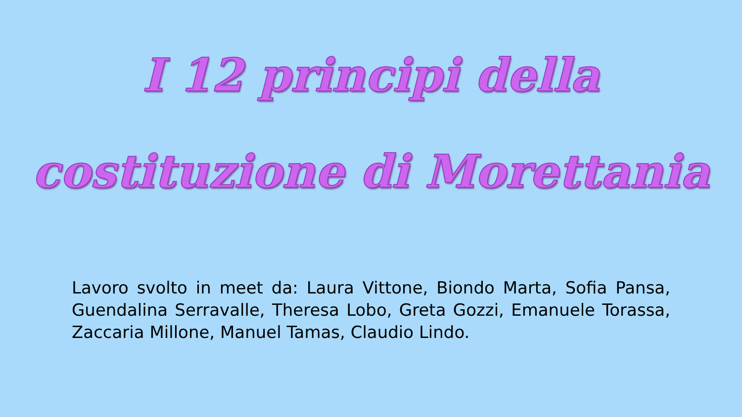I 12 principi della
costituzione di Morettania
Lavoro svolto in meet da: Laura Vittone, Biondo Marta, Sofia Pansa, Guendalina Serravalle, Theresa Lobo, Greta Gozzi, Emanuele Torassa, Zaccaria Millone, Manuel Tamas, Claudio Lindo.